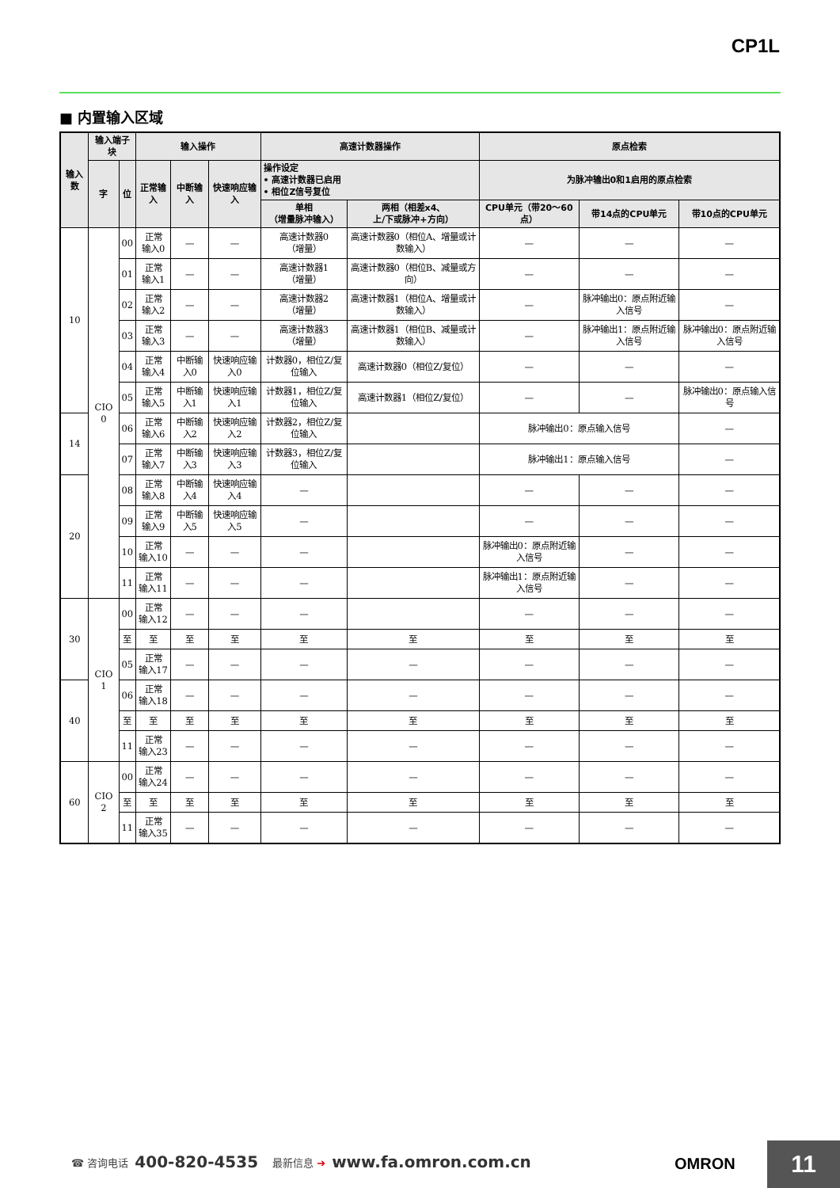CP1L
■ 内置输入区域
| 输入数 | 输入端子块 | | 输入操作 | | | 高速计数器操作 | | 原点检索 | | |
| --- | --- | --- | --- | --- | --- | --- | --- | --- | --- | --- |
| | 字 | 位 | 正常输入 | 中断输入 | 快速响应输入 | 操作设定 • 高速计数器已启用 • 相位Z信号复位 | | 为脉冲输出0和1启用的原点检索 | | |
| | | | | | | 单相 （增量脉冲输入） | 两相（相差x4、 上/下或脉冲+方向） | CPU单元（带20～60点） | 带14点的CPU单元 | 带10点的CPU单元 |
| 10 | CIO 0 | 00 | 正常 输入0 | — | — | 高速计数器0 （增量） | 高速计数器0（相位A、增量或计数输入） | — | — | — |
| | | 01 | 正常 输入1 | — | — | 高速计数器1 （增量） | 高速计数器0（相位B、减量或方向） | — | — | — |
| | | 02 | 正常 输入2 | — | — | 高速计数器2 （增量） | 高速计数器1（相位A、增量或计数输入） | — | 脉冲输出0：原点附近输入信号 | — |
| | | 03 | 正常 输入3 | — | — | 高速计数器3 （增量） | 高速计数器1（相位B、减量或计数输入） | — | 脉冲输出1：原点附近输入信号 | 脉冲输出0：原点附近输入信号 |
| | | 04 | 正常 输入4 | 中断输入0 | 快速响应输入0 | 计数器0，相位Z/复位输入 | 高速计数器0（相位Z/复位） | — | — | — |
| | | 05 | 正常 输入5 | 中断输入1 | 快速响应输入1 | 计数器1，相位Z/复位输入 | 高速计数器1（相位Z/复位） | — | — | 脉冲输出0：原点输入信号 |
| 14 | | 06 | 正常 输入6 | 中断输入2 | 快速响应输入2 | 计数器2，相位Z/复位输入 | | 脉冲输出0：原点输入信号 | | — |
| | | 07 | 正常 输入7 | 中断输入3 | 快速响应输入3 | 计数器3，相位Z/复位输入 | | 脉冲输出1：原点输入信号 | | — |
| 20 | | 08 | 正常 输入8 | 中断输入4 | 快速响应输入4 | — | | — | — | — |
| | | 09 | 正常 输入9 | 中断输入5 | 快速响应输入5 | — | | — | — | — |
| | | 10 | 正常 输入10 | — | — | — | | 脉冲输出0：原点附近输入信号 | — | — |
| | | 11 | 正常 输入11 | — | — | — | | 脉冲输出1：原点附近输入信号 | — | — |
| 30 | CIO 1 | 00 | 正常 输入12 | — | — | — | | — | — | — |
| | | 至 | 至 | 至 | 至 | 至 | 至 | 至 | 至 | 至 |
| | | 05 | 正常 输入17 | — | — | — | — | — | — | — |
| 40 | | 06 | 正常 输入18 | — | — | — | — | — | — | — |
| | | 至 | 至 | 至 | 至 | 至 | 至 | 至 | 至 | 至 |
| | | 11 | 正常 输入23 | — | — | — | — | — | — | — |
| 60 | CIO 2 | 00 | 正常 输入24 | — | — | — | — | — | — | — |
| | | 至 | 至 | 至 | 至 | 至 | 至 | 至 | 至 | 至 |
| | | 11 | 正常 输入35 | — | — | — | — | — | — | — |
☎ 咨询电话 400-820-4535 最新信息 ➔ www.fa.omron.com.cn
OMRON 11